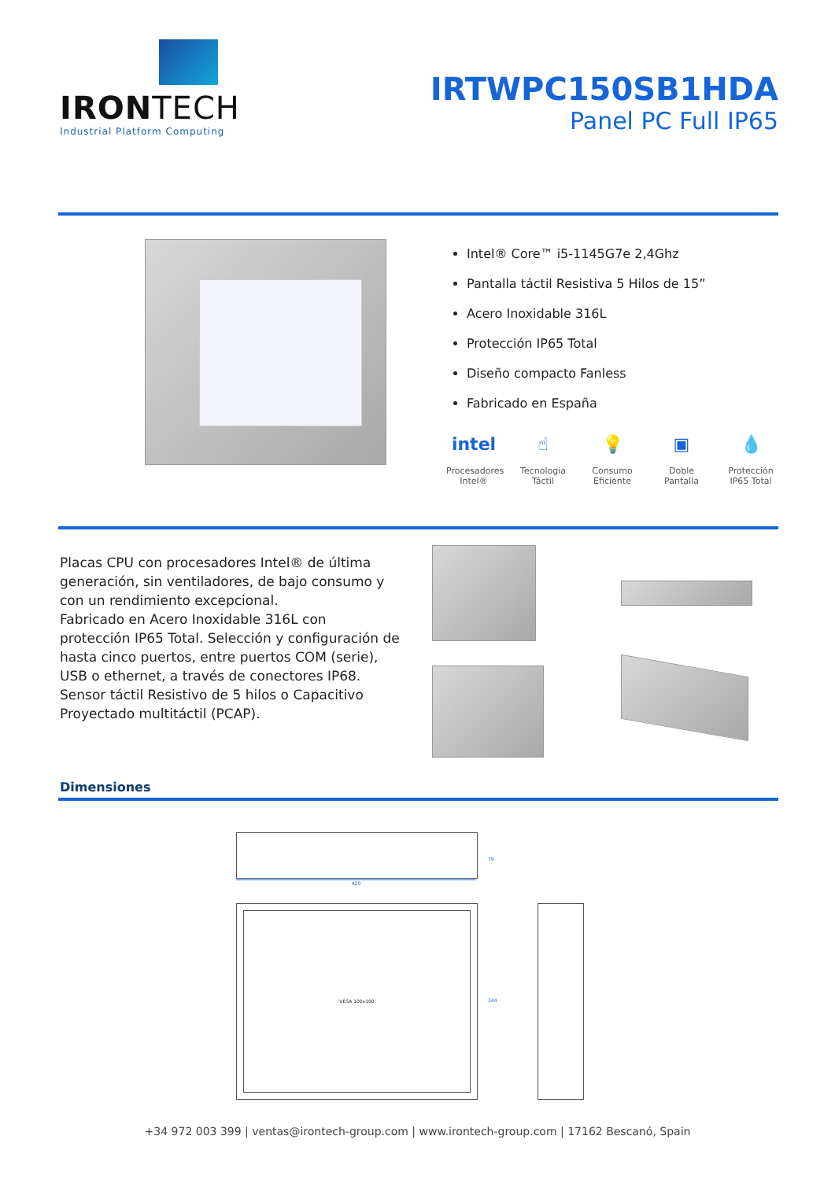IRONTECH
Industrial Platform Computing
IRTWPC150SB1HDA
Panel PC Full IP65
Intel® Core™ i5-1145G7e 2,4Ghz
Pantalla táctil Resistiva 5 Hilos de 15”
Acero Inoxidable 316L
Protección IP65 Total
Diseño compacto Fanless
Fabricado en España
intel
Procesadores Intel®
☝
Tecnologia Táctil
💡
Consumo Eficiente
▣
Doble Pantalla
💧
Protección IP65 Total
Placas CPU con procesadores Intel® de última generación, sin ventiladores, de bajo consumo y con un rendimiento excepcional.
Fabricado en Acero Inoxidable 316L con protección IP65 Total. Selección y configuración de hasta cinco puertos, entre puertos COM (serie), USB o ethernet, a través de conectores IP68.
Sensor táctil Resistivo de 5 hilos o Capacitivo Proyectado multitáctil (PCAP).
Dimensiones
420
VESA 100x100
344
79
+34 972 003 399 | ventas@irontech-group.com | www.irontech-group.com | 17162 Bescanó, Spain